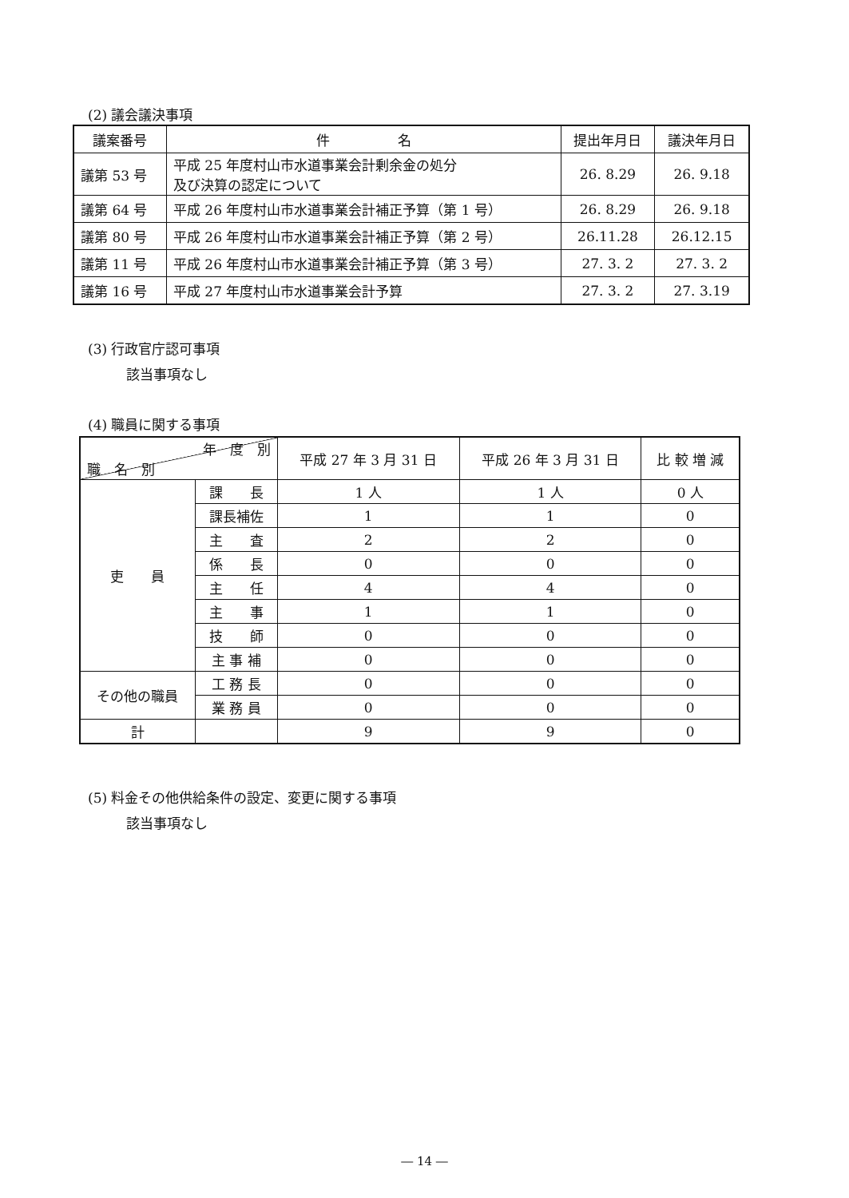(2) 議会議決事項
| 議案番号 | 件 名 | 提出年月日 | 議決年月日 |
| --- | --- | --- | --- |
| 議第 53 号 | 平成 25 年度村山市水道事業会計剰余金の処分 及び決算の認定について | 26. 8.29 | 26. 9.18 |
| 議第 64 号 | 平成 26 年度村山市水道事業会計補正予算（第 1 号） | 26. 8.29 | 26. 9.18 |
| 議第 80 号 | 平成 26 年度村山市水道事業会計補正予算（第 2 号） | 26.11.28 | 26.12.15 |
| 議第 11 号 | 平成 26 年度村山市水道事業会計補正予算（第 3 号） | 27. 3. 2 | 27. 3. 2 |
| 議第 16 号 | 平成 27 年度村山市水道事業会計予算 | 27. 3. 2 | 27. 3.19 |
(3) 行政官庁認可事項
該当事項なし
(4) 職員に関する事項
| 年 度 別 職 名 別 | | 平成 27 年 3 月 31 日 | 平成 26 年 3 月 31 日 | 比 較 増 減 |
| --- | --- | --- | --- | --- |
| 吏 員 | 課 長 | 1 人 | 1 人 | 0 人 |
| | 課長補佐 | 1 | 1 | 0 |
| | 主 査 | 2 | 2 | 0 |
| | 係 長 | 0 | 0 | 0 |
| | 主 任 | 4 | 4 | 0 |
| | 主 事 | 1 | 1 | 0 |
| | 技 師 | 0 | 0 | 0 |
| | 主 事 補 | 0 | 0 | 0 |
| その他の職員 | 工 務 長 | 0 | 0 | 0 |
| | 業 務 員 | 0 | 0 | 0 |
| 計 | | 9 | 9 | 0 |
(5) 料金その他供給条件の設定、変更に関する事項
該当事項なし
― 14 ―